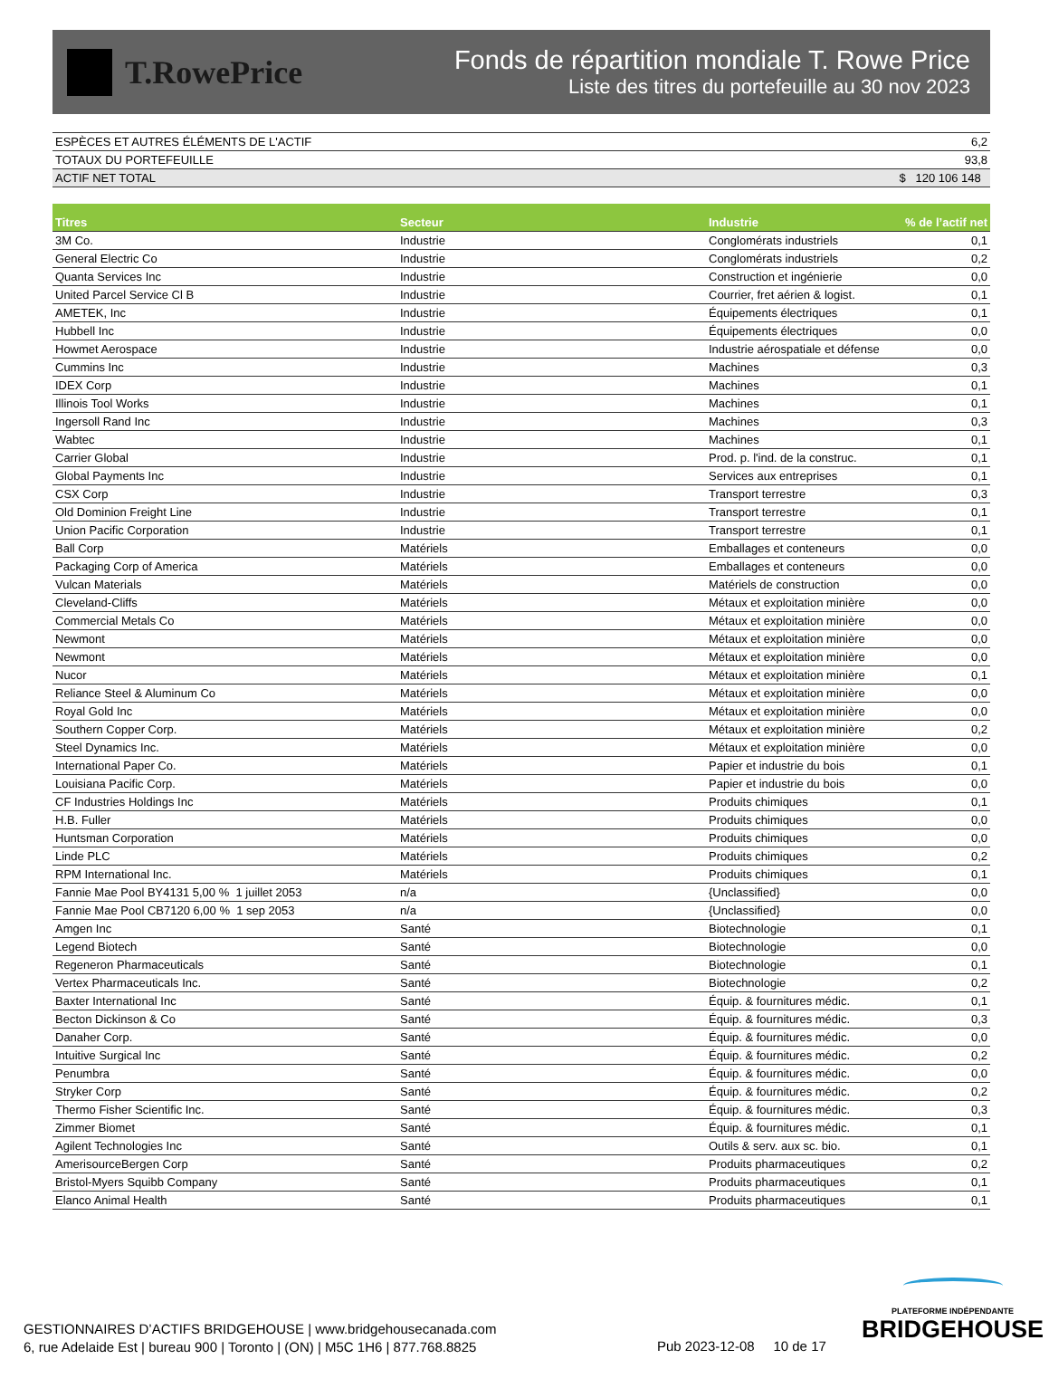T.RowePrice
Fonds de répartition mondiale T. Rowe Price
Liste des titres du portefeuille au 30 nov 2023
| ESPÈCES ET AUTRES ÉLÉMENTS DE L'ACTIF | 6,2 |
| TOTAUX DU PORTEFEUILLE | 93,8 |
| ACTIF NET TOTAL | $ 120 106 148 |
| Titres | Secteur | Industrie | % de l’actif net |
| --- | --- | --- | --- |
| 3M Co. | Industrie | Conglomérats industriels | 0,1 |
| General Electric Co | Industrie | Conglomérats industriels | 0,2 |
| Quanta Services Inc | Industrie | Construction et ingénierie | 0,0 |
| United Parcel Service Cl B | Industrie | Courrier, fret aérien & logist. | 0,1 |
| AMETEK, Inc | Industrie | Équipements électriques | 0,1 |
| Hubbell Inc | Industrie | Équipements électriques | 0,0 |
| Howmet Aerospace | Industrie | Industrie aérospatiale et défense | 0,0 |
| Cummins Inc | Industrie | Machines | 0,3 |
| IDEX Corp | Industrie | Machines | 0,1 |
| Illinois Tool Works | Industrie | Machines | 0,1 |
| Ingersoll Rand Inc | Industrie | Machines | 0,3 |
| Wabtec | Industrie | Machines | 0,1 |
| Carrier Global | Industrie | Prod. p. l'ind. de la construc. | 0,1 |
| Global Payments Inc | Industrie | Services aux entreprises | 0,1 |
| CSX Corp | Industrie | Transport terrestre | 0,3 |
| Old Dominion Freight Line | Industrie | Transport terrestre | 0,1 |
| Union Pacific Corporation | Industrie | Transport terrestre | 0,1 |
| Ball Corp | Matériels | Emballages et conteneurs | 0,0 |
| Packaging Corp of America | Matériels | Emballages et conteneurs | 0,0 |
| Vulcan Materials | Matériels | Matériels de construction | 0,0 |
| Cleveland-Cliffs | Matériels | Métaux et exploitation minière | 0,0 |
| Commercial Metals Co | Matériels | Métaux et exploitation minière | 0,0 |
| Newmont | Matériels | Métaux et exploitation minière | 0,0 |
| Newmont | Matériels | Métaux et exploitation minière | 0,0 |
| Nucor | Matériels | Métaux et exploitation minière | 0,1 |
| Reliance Steel & Aluminum Co | Matériels | Métaux et exploitation minière | 0,0 |
| Royal Gold Inc | Matériels | Métaux et exploitation minière | 0,0 |
| Southern Copper Corp. | Matériels | Métaux et exploitation minière | 0,2 |
| Steel Dynamics Inc. | Matériels | Métaux et exploitation minière | 0,0 |
| International Paper Co. | Matériels | Papier et industrie du bois | 0,1 |
| Louisiana Pacific Corp. | Matériels | Papier et industrie du bois | 0,0 |
| CF Industries Holdings Inc | Matériels | Produits chimiques | 0,1 |
| H.B. Fuller | Matériels | Produits chimiques | 0,0 |
| Huntsman Corporation | Matériels | Produits chimiques | 0,0 |
| Linde PLC | Matériels | Produits chimiques | 0,2 |
| RPM International Inc. | Matériels | Produits chimiques | 0,1 |
| Fannie Mae Pool BY4131 5,00 % 1 juillet 2053 | n/a | {Unclassified} | 0,0 |
| Fannie Mae Pool CB7120 6,00 % 1 sep 2053 | n/a | {Unclassified} | 0,0 |
| Amgen Inc | Santé | Biotechnologie | 0,1 |
| Legend Biotech | Santé | Biotechnologie | 0,0 |
| Regeneron Pharmaceuticals | Santé | Biotechnologie | 0,1 |
| Vertex Pharmaceuticals Inc. | Santé | Biotechnologie | 0,2 |
| Baxter International Inc | Santé | Équip. & fournitures médic. | 0,1 |
| Becton Dickinson & Co | Santé | Équip. & fournitures médic. | 0,3 |
| Danaher Corp. | Santé | Équip. & fournitures médic. | 0,0 |
| Intuitive Surgical Inc | Santé | Équip. & fournitures médic. | 0,2 |
| Penumbra | Santé | Équip. & fournitures médic. | 0,0 |
| Stryker Corp | Santé | Équip. & fournitures médic. | 0,2 |
| Thermo Fisher Scientific Inc. | Santé | Équip. & fournitures médic. | 0,3 |
| Zimmer Biomet | Santé | Équip. & fournitures médic. | 0,1 |
| Agilent Technologies Inc | Santé | Outils & serv. aux sc. bio. | 0,1 |
| AmerisourceBergen Corp | Santé | Produits pharmaceutiques | 0,2 |
| Bristol-Myers Squibb Company | Santé | Produits pharmaceutiques | 0,1 |
| Elanco Animal Health | Santé | Produits pharmaceutiques | 0,1 |
GESTIONNAIRES D’ACTIFS BRIDGEHOUSE | www.bridgehousecanada.com
6, rue Adelaide Est | bureau 900 | Toronto | (ON) | M5C 1H6 | 877.768.8825
Pub 2023-12-08 10 de 17
PLATEFORME INDÉPENDANTE
BRIDGEHOUSE